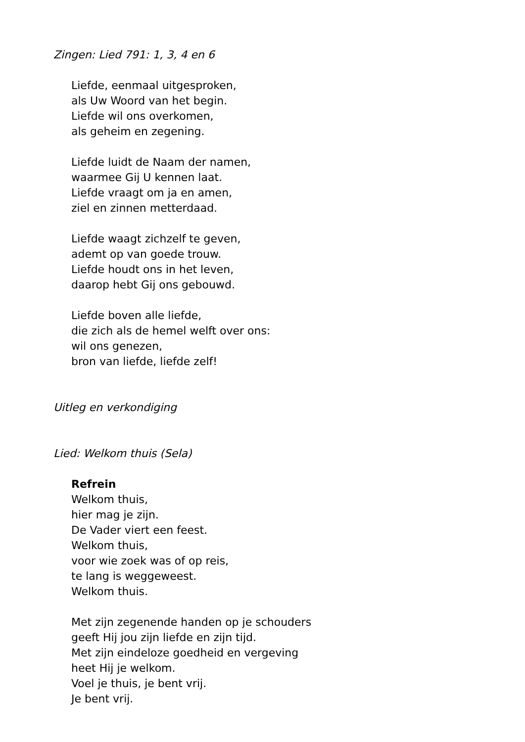Zingen: Lied 791: 1, 3, 4 en 6
Liefde, eenmaal uitgesproken,
als Uw Woord van het begin.
Liefde wil ons overkomen,
als geheim en zegening.
Liefde luidt de Naam der namen,
waarmee Gij U kennen laat.
Liefde vraagt om ja en amen,
ziel en zinnen metterdaad.
Liefde waagt zichzelf te geven,
ademt op van goede trouw.
Liefde houdt ons in het leven,
daarop hebt Gij ons gebouwd.
Liefde boven alle liefde,
die zich als de hemel welft over ons:
wil ons genezen,
bron van liefde, liefde zelf!
Uitleg en verkondiging
Lied: Welkom thuis (Sela)
Refrein
Welkom thuis,
hier mag je zijn.
De Vader viert een feest.
Welkom thuis,
voor wie zoek was of op reis,
te lang is weggeweest.
Welkom thuis.
Met zijn zegenende handen op je schouders
geeft Hij jou zijn liefde en zijn tijd.
Met zijn eindeloze goedheid en vergeving
heet Hij je welkom.
Voel je thuis, je bent vrij.
Je bent vrij.